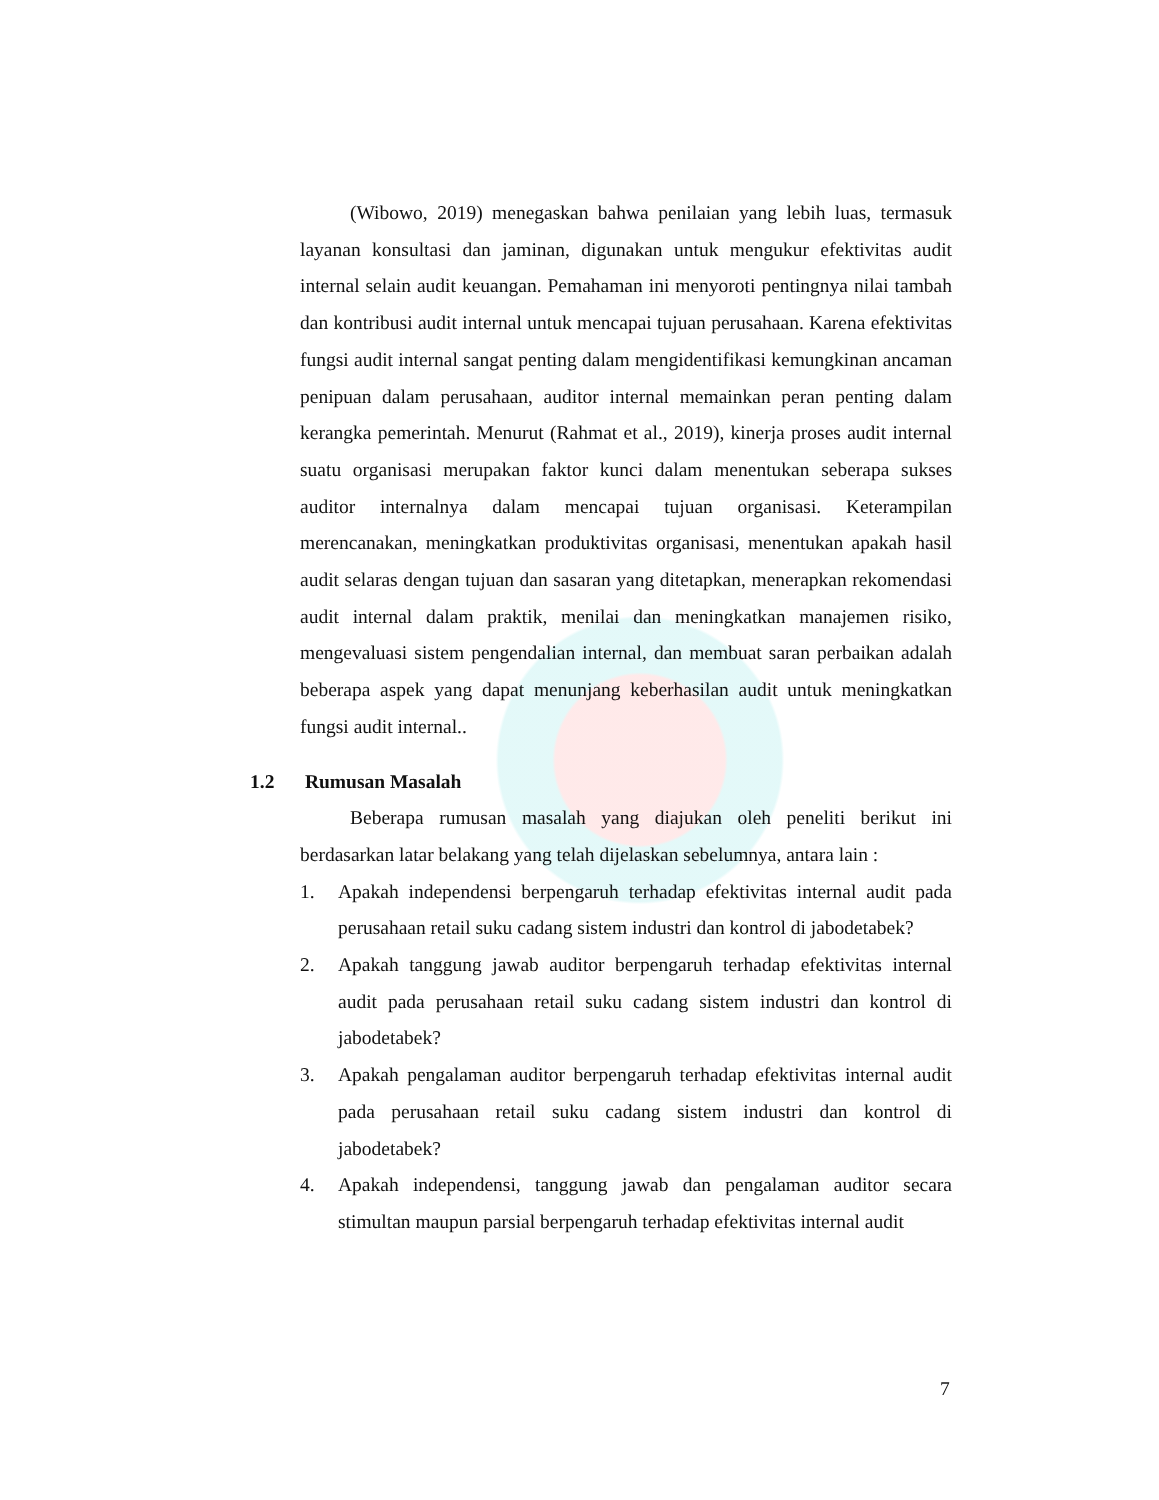(Wibowo, 2019) menegaskan bahwa penilaian yang lebih luas, termasuk layanan konsultasi dan jaminan, digunakan untuk mengukur efektivitas audit internal selain audit keuangan. Pemahaman ini menyoroti pentingnya nilai tambah dan kontribusi audit internal untuk mencapai tujuan perusahaan. Karena efektivitas fungsi audit internal sangat penting dalam mengidentifikasi kemungkinan ancaman penipuan dalam perusahaan, auditor internal memainkan peran penting dalam kerangka pemerintah. Menurut (Rahmat et al., 2019), kinerja proses audit internal suatu organisasi merupakan faktor kunci dalam menentukan seberapa sukses auditor internalnya dalam mencapai tujuan organisasi. Keterampilan merencanakan, meningkatkan produktivitas organisasi, menentukan apakah hasil audit selaras dengan tujuan dan sasaran yang ditetapkan, menerapkan rekomendasi audit internal dalam praktik, menilai dan meningkatkan manajemen risiko, mengevaluasi sistem pengendalian internal, dan membuat saran perbaikan adalah beberapa aspek yang dapat menunjang keberhasilan audit untuk meningkatkan fungsi audit internal..
1.2 Rumusan Masalah
Beberapa rumusan masalah yang diajukan oleh peneliti berikut ini berdasarkan latar belakang yang telah dijelaskan sebelumnya, antara lain :
1. Apakah independensi berpengaruh terhadap efektivitas internal audit pada perusahaan retail suku cadang sistem industri dan kontrol di jabodetabek?
2. Apakah tanggung jawab auditor berpengaruh terhadap efektivitas internal audit pada perusahaan retail suku cadang sistem industri dan kontrol di jabodetabek?
3. Apakah pengalaman auditor berpengaruh terhadap efektivitas internal audit pada perusahaan retail suku cadang sistem industri dan kontrol di jabodetabek?
4. Apakah independensi, tanggung jawab dan pengalaman auditor secara stimultan maupun parsial berpengaruh terhadap efektivitas internal audit
7